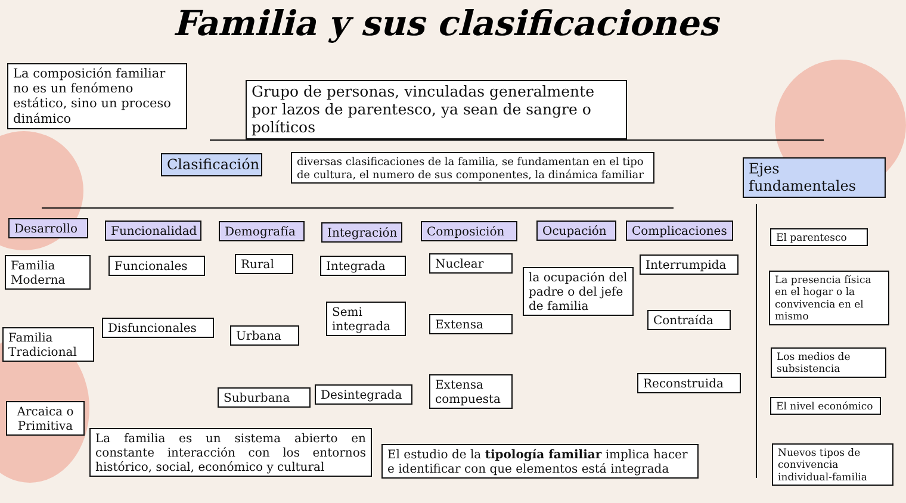Familia y sus clasificaciones
La composición familiar no es un fenómeno estático, sino un proceso dinámico
Grupo de personas, vinculadas generalmente por lazos de parentesco, ya sean de sangre o políticos
Clasificación
diversas clasificaciones de la familia, se fundamentan en el tipo de cultura, el numero de sus componentes, la dinámica familiar
Ejes fundamentales
Desarrollo
Funcionalidad
Demografía
Integración
Composición Ocupación
Complicaciones
Familia Moderna
Familia Tradicional
Arcaica o Primitiva
Funcionales
Disfuncionales
Rural
Urbana
Suburbana
Integrada
Semi integrada
Desintegrada
Nuclear
Extensa
Extensa compuesta
la ocupación del padre o del jefe de familia
Interrumpida
Contraída
Reconstruida
El parentesco
La presencia física en el hogar o la convivencia en el mismo
Los medios de subsistencia
El nivel económico
Nuevos tipos de convivencia individual-familia
La familia es un sistema abierto en constante interacción con los entornos histórico, social, económico y cultural
El estudio de la tipología familiar implica hacer e identificar con que elementos está integrada